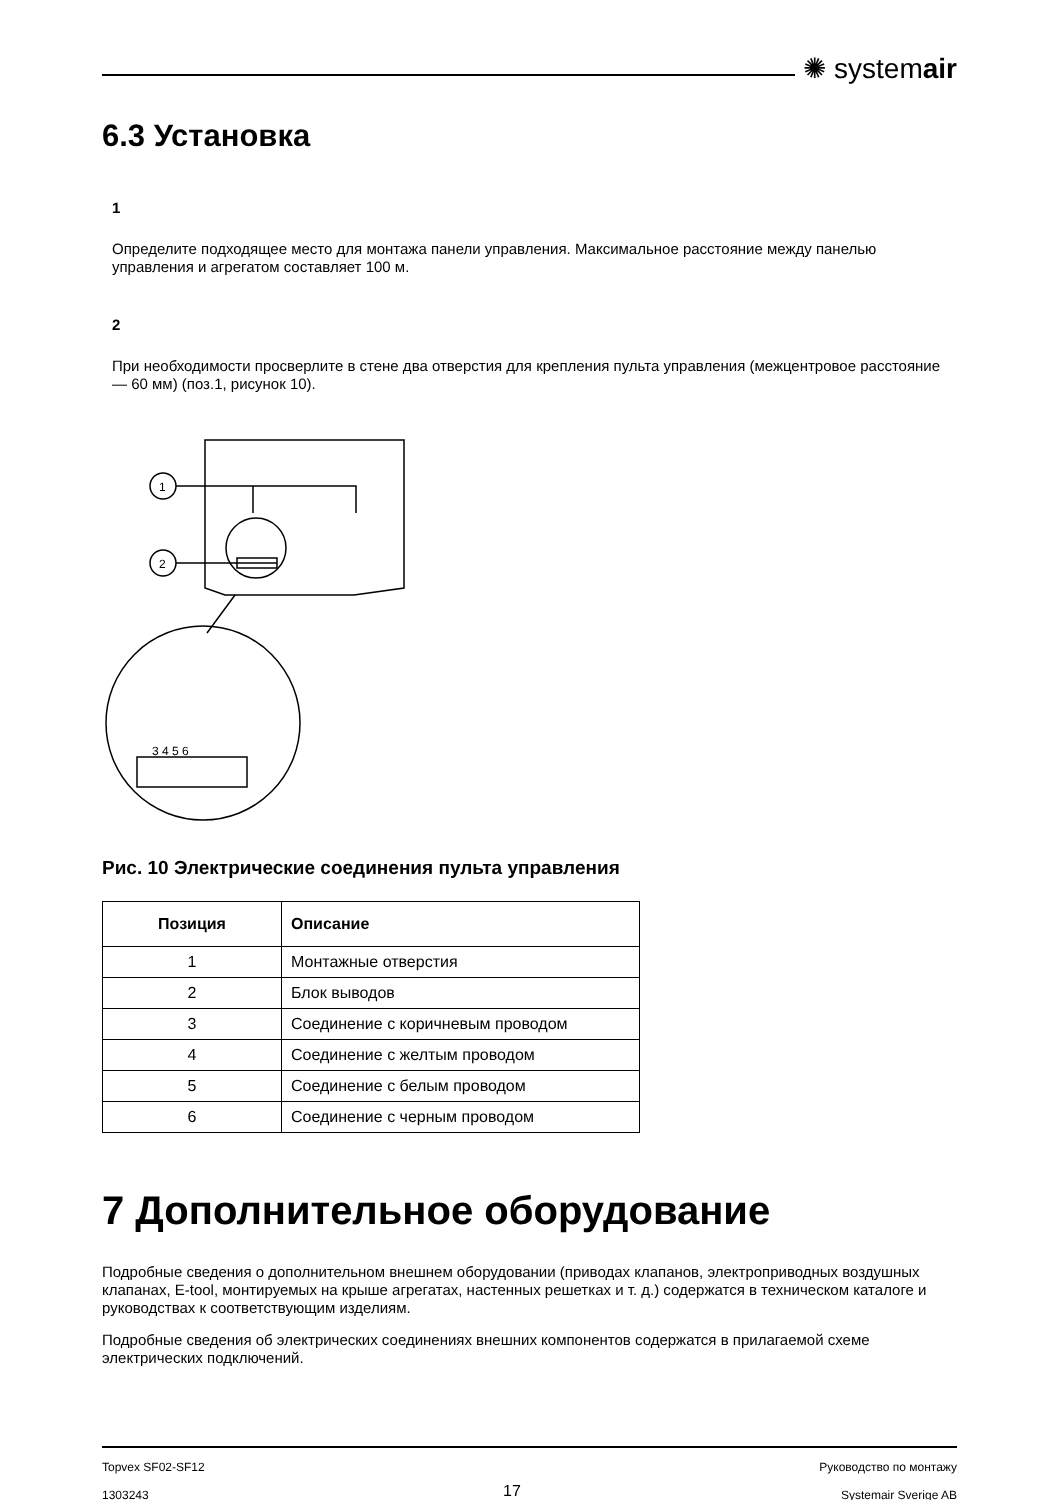✺ systemair
6.3 Установка
1
Определите подходящее место для монтажа панели управления. Максимальное расстояние между панелью управления и агрегатом составляет 100 м.
2
При необходимости просверлите в стене два отверстия для крепления пульта управления (межцентровое расстояние — 60 мм) (поз.1, рисунок 10).
1
2
3 4 5 6
Рис. 10 Электрические соединения пульта управления
| Позиция | Описание |
| --- | --- |
| 1 | Монтажные отверстия |
| 2 | Блок выводов |
| 3 | Соединение с коричневым проводом |
| 4 | Соединение с желтым проводом |
| 5 | Соединение с белым проводом |
| 6 | Соединение с черным проводом |
7 Дополнительное оборудование
Подробные сведения о дополнительном внешнем оборудовании (приводах клапанов, электроприводных воздушных клапанах, E-tool, монтируемых на крыше агрегатах, настенных решетках и т. д.) содержатся в техническом каталоге и руководствах к соответствующим изделиям.
Подробные сведения об электрических соединениях внешних компонентов содержатся в прилагаемой схеме электрических подключений.
Topvex SF02-SF12
1303243
17
Руководство по монтажу
Systemair Sverige AB